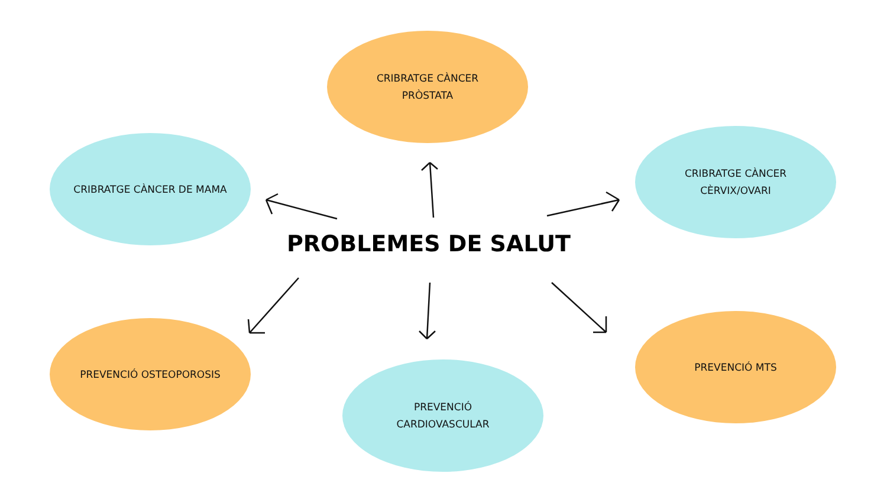CRIBRATGE CÀNCER
PRÒSTATA
CRIBRATGE CÀNCER DE MAMA
CRIBRATGE CÀNCER
CÈRVIX/OVARI
PROBLEMES DE SALUT
PREVENCIÓ OSTEOPOROSIS
PREVENCIÓ
CARDIOVASCULAR
PREVENCIÓ MTS